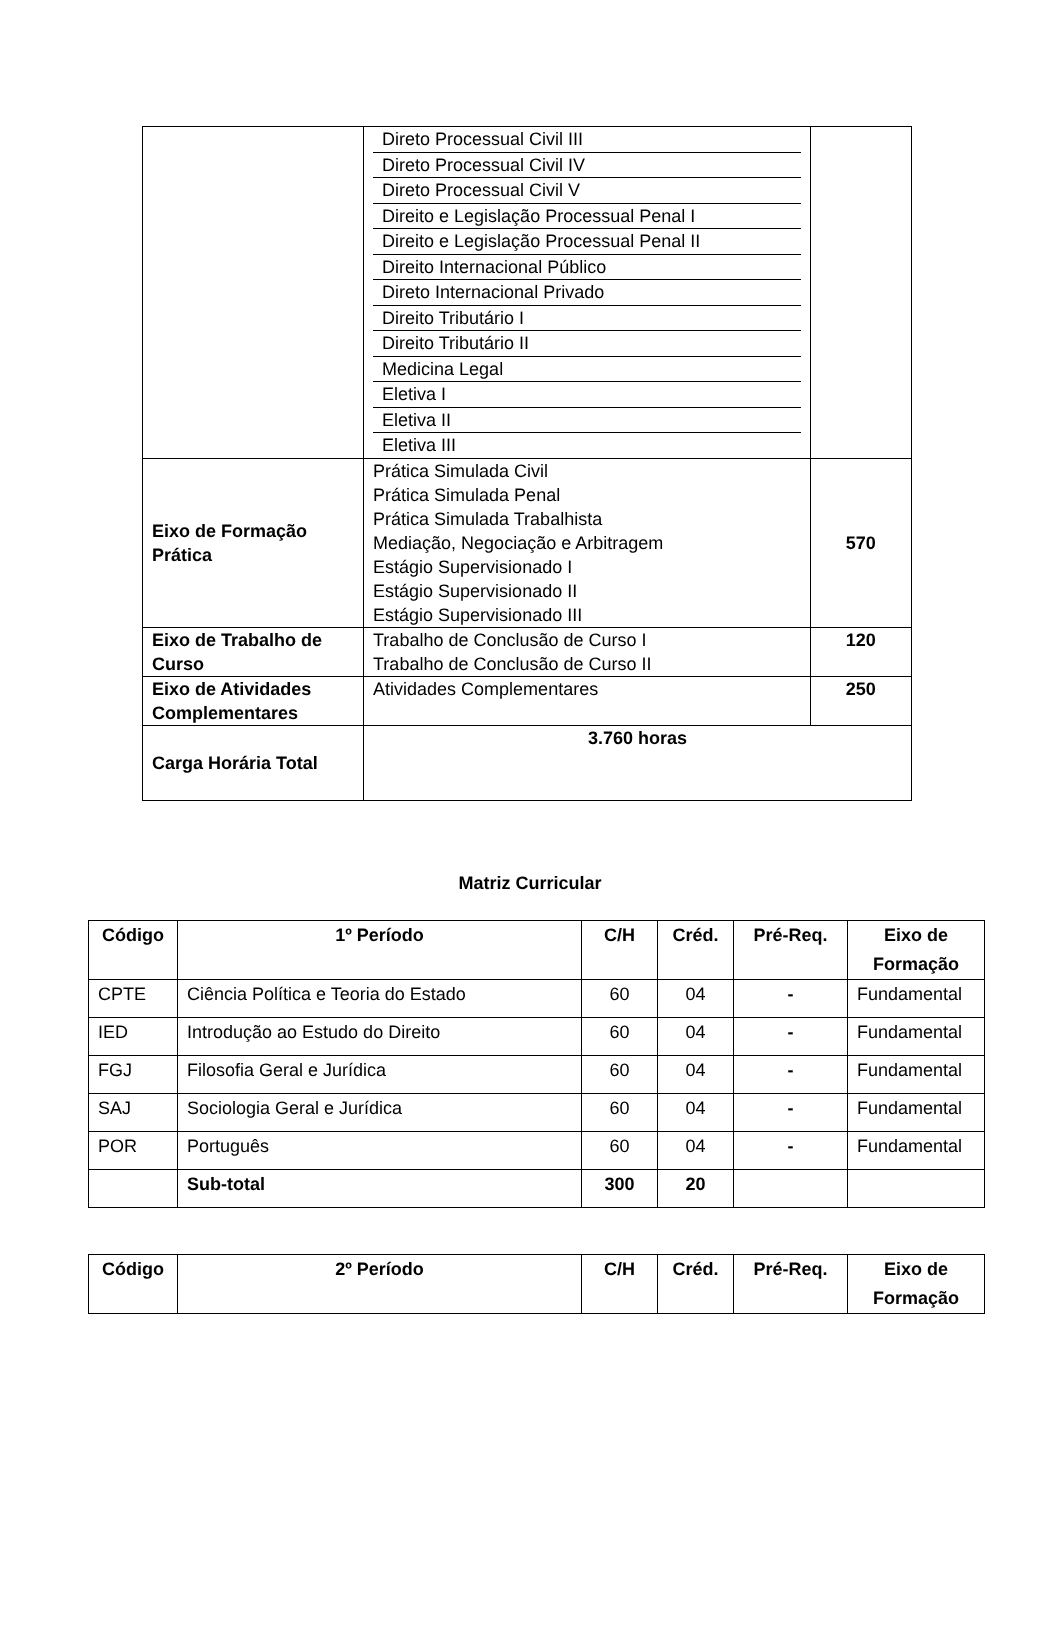| | Direto Processual Civil III Direto Processual Civil IV Direto Processual Civil V Direito e Legislação Processual Penal I Direito e Legislação Processual Penal II Direito Internacional Público Direto Internacional Privado Direito Tributário I Direito Tributário II Medicina Legal Eletiva I Eletiva II Eletiva III | |
| Eixo de Formação Prática | Prática Simulada Civil Prática Simulada Penal Prática Simulada Trabalhista Mediação, Negociação e Arbitragem Estágio Supervisionado I Estágio Supervisionado II Estágio Supervisionado III | 570 |
| Eixo de Trabalho de Curso | Trabalho de Conclusão de Curso I Trabalho de Conclusão de Curso II | 120 |
| Eixo de Atividades Complementares | Atividades Complementares | 250 |
| Carga Horária Total | 3.760 horas | |
Matriz Curricular
| Código | 1º Período | C/H | Créd. | Pré-Req. | Eixo de Formação |
| --- | --- | --- | --- | --- | --- |
| CPTE | Ciência Política e Teoria do Estado | 60 | 04 | - | Fundamental |
| IED | Introdução ao Estudo do Direito | 60 | 04 | - | Fundamental |
| FGJ | Filosofia Geral e Jurídica | 60 | 04 | - | Fundamental |
| SAJ | Sociologia Geral e Jurídica | 60 | 04 | - | Fundamental |
| POR | Português | 60 | 04 | - | Fundamental |
| | Sub-total | 300 | 20 | | |
| Código | 2º Período | C/H | Créd. | Pré-Req. | Eixo de Formação |
| --- | --- | --- | --- | --- | --- |